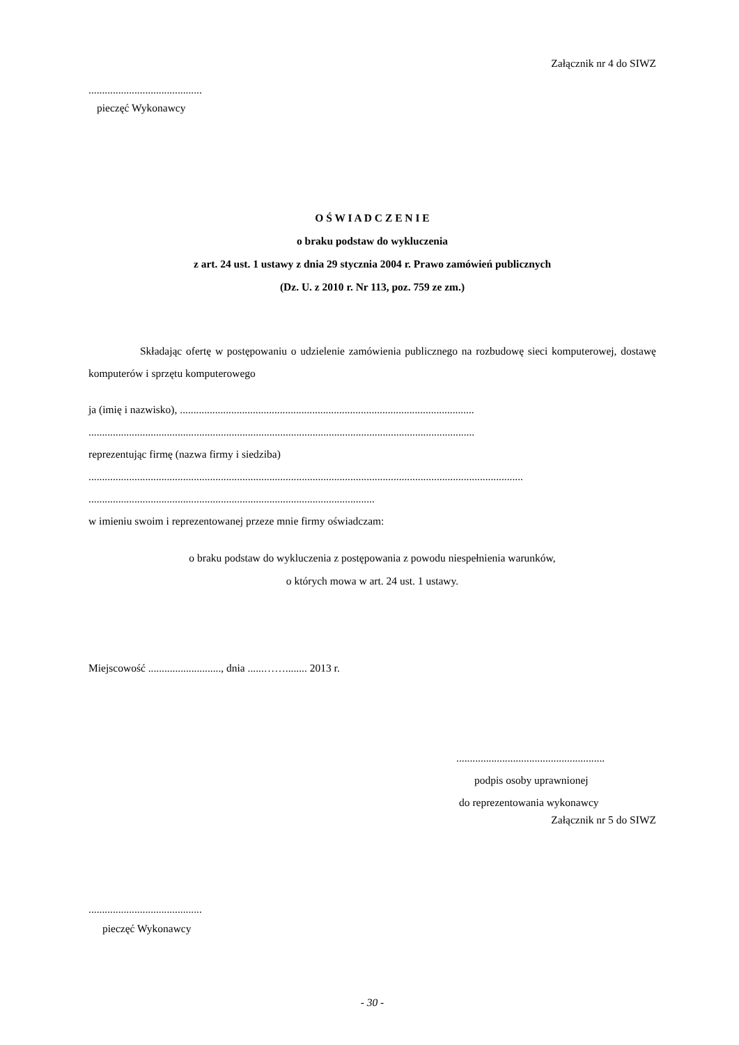Załącznik nr 4 do SIWZ
..........................................
pieczęć Wykonawcy
O Ś W I A D C Z E N I E
o braku podstaw do wykluczenia
z art. 24 ust. 1 ustawy z dnia 29 stycznia 2004 r. Prawo zamówień publicznych
(Dz. U. z 2010 r. Nr 113, poz. 759 ze zm.)
Składając ofertę w postępowaniu o udzielenie zamówienia publicznego na rozbudowę sieci komputerowej, dostawę komputerów i sprzętu komputerowego
ja (imię i nazwisko), .............................................................................................................
...............................................................................................................................................
reprezentując firmę (nazwa firmy i siedziba)
.................................................................................................................................................................
..........................................................................................................
w imieniu swoim i reprezentowanej przeze mnie firmy oświadczam:
o braku podstaw do wykluczenia z postępowania z powodu niespełnienia warunków,
o których mowa w art. 24 ust. 1 ustawy.
Miejscowość ..........................., dnia ......……........ 2013 r.
.......................................................
podpis osoby uprawnionej
do reprezentowania wykonawcy
Załącznik nr 5 do SIWZ
..........................................
pieczęć Wykonawcy
- 30 -